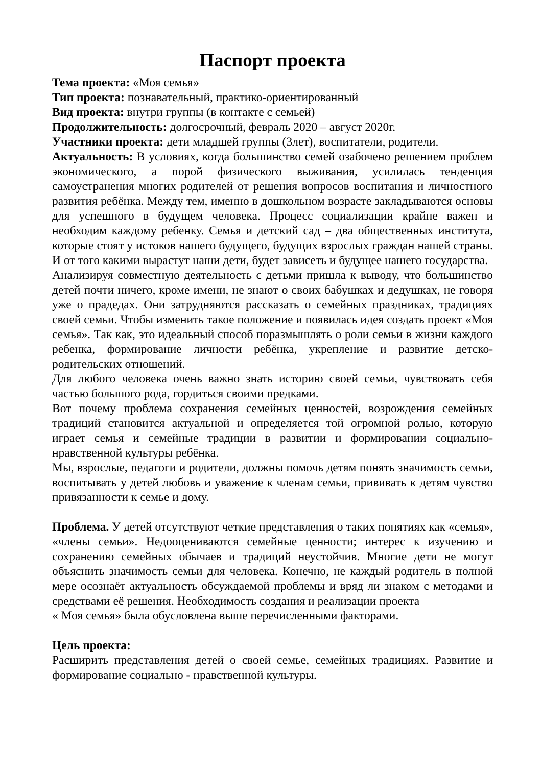Паспорт проекта
Тема проекта: «Моя семья»
Тип проекта: познавательный, практико-ориентированный
Вид проекта: внутри группы (в контакте с семьей)
Продолжительность: долгосрочный, февраль 2020 – август 2020г.
Участники проекта: дети младшей группы (3лет), воспитатели, родители.
Актуальность: В условиях, когда большинство семей озабочено решением проблем экономического, а порой физического выживания, усилилась тенденция самоустранения многих родителей от решения вопросов воспитания и личностного развития ребёнка. Между тем, именно в дошкольном возрасте закладываются основы для успешного в будущем человека. Процесс социализации крайне важен и необходим каждому ребенку. Семья и детский сад – два общественных института, которые стоят у истоков нашего будущего, будущих взрослых граждан нашей страны. И от того какими вырастут наши дети, будет зависеть и будущее нашего государства.
Анализируя совместную деятельность с детьми пришла к выводу, что большинство детей почти ничего, кроме имени, не знают о своих бабушках и дедушках, не говоря уже о прадедах. Они затрудняются рассказать о семейных праздниках, традициях своей семьи. Чтобы изменить такое положение и появилась идея создать проект «Моя семья». Так как, это идеальный способ поразмышлять о роли семьи в жизни каждого ребенка, формирование личности ребёнка, укрепление и развитие детско-родительских отношений.
Для любого человека очень важно знать историю своей семьи, чувствовать себя частью большого рода, гордиться своими предками.
Вот почему проблема сохранения семейных ценностей, возрождения семейных традиций становится актуальной и определяется той огромной ролью, которую играет семья и семейные традиции в развитии и формировании социально-нравственной культуры ребёнка.
Мы, взрослые, педагоги и родители, должны помочь детям понять значимость семьи, воспитывать у детей любовь и уважение к членам семьи, прививать к детям чувство привязанности к семье и дому.
Проблема. У детей отсутствуют четкие представления о таких понятиях как «семья», «члены семьи». Недооцениваются семейные ценности; интерес к изучению и сохранению семейных обычаев и традиций неустойчив. Многие дети не могут объяснить значимость семьи для человека. Конечно, не каждый родитель в полной мере осознаёт актуальность обсуждаемой проблемы и вряд ли знаком с методами и средствами её решения. Необходимость создания и реализации проекта
« Моя семья» была обусловлена выше перечисленными факторами.
Цель проекта:
Расширить представления детей о своей семье, семейных традициях. Развитие и формирование социально - нравственной культуры.